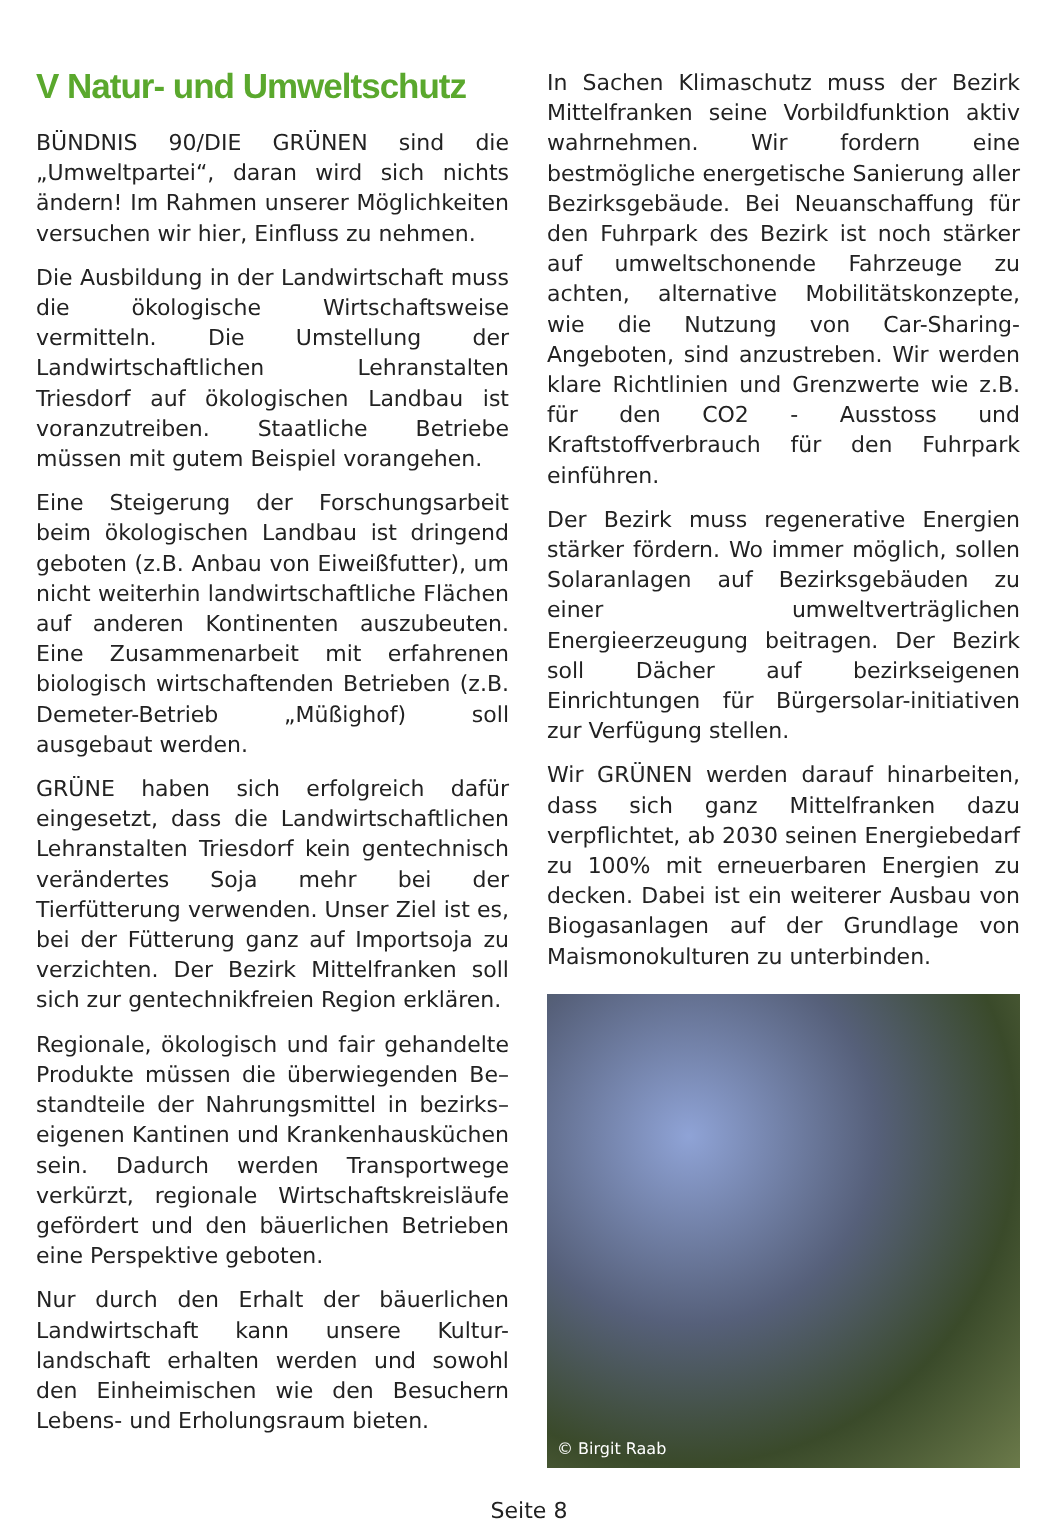V Natur- und Umweltschutz
BÜNDNIS 90/DIE GRÜNEN sind die „Umweltpartei“, daran wird sich nichts ändern! Im Rahmen unserer Möglichkeiten versuchen wir hier, Einfluss zu nehmen.
Die Ausbildung in der Landwirtschaft muss die ökologische Wirtschaftsweise vermitteln. Die Umstellung der Landwirtschaftlichen Lehranstalten Triesdorf auf ökologischen Landbau ist voranzutreiben. Staatliche Betriebe müssen mit gutem Beispiel vorangehen.
Eine Steigerung der Forschungsarbeit beim ökologischen Landbau ist dringend geboten (z.B. Anbau von Eiweißfutter), um nicht weiterhin landwirtschaftliche Flächen auf anderen Kontinenten auszubeuten. Eine Zusammenarbeit mit erfahrenen biologisch wirtschaftenden Betrieben (z.B. Demeter-Betrieb „Müßighof) soll ausgebaut werden.
GRÜNE haben sich erfolgreich dafür eingesetzt, dass die Landwirtschaftlichen Lehranstalten Triesdorf kein gentechnisch verändertes Soja mehr bei der Tierfütterung verwenden. Unser Ziel ist es, bei der Fütterung ganz auf Importsoja zu verzichten. Der Bezirk Mittelfranken soll sich zur gentechnikfreien Region erklären.
Regionale, ökologisch und fair gehandelte Produkte müssen die überwiegenden Be–standteile der Nahrungsmittel in bezirks–eigenen Kantinen und Krankenhausküchen sein. Dadurch werden Transportwege verkürzt, regionale Wirtschaftskreisläufe gefördert und den bäuerlichen Betrieben eine Perspektive geboten.
Nur durch den Erhalt der bäuerlichen Landwirtschaft kann unsere Kultur-landschaft erhalten werden und sowohl den Einheimischen wie den Besuchern Lebens- und Erholungsraum bieten.
In Sachen Klimaschutz muss der Bezirk Mittelfranken seine Vorbildfunktion aktiv wahrnehmen. Wir fordern eine bestmögliche energetische Sanierung aller Bezirksgebäude. Bei Neuanschaffung für den Fuhrpark des Bezirk ist noch stärker auf umweltschonende Fahrzeuge zu achten, alternative Mobilitätskonzepte, wie die Nutzung von Car-Sharing-Angeboten, sind anzustreben. Wir werden klare Richtlinien und Grenzwerte wie z.B. für den CO2 - Ausstoss und Kraftstoffverbrauch für den Fuhrpark einführen.
Der Bezirk muss regenerative Energien stärker fördern. Wo immer möglich, sollen Solaranlagen auf Bezirksgebäuden zu einer umweltverträglichen Energieerzeugung beitragen. Der Bezirk soll Dächer auf bezirkseigenen Einrichtungen für Bürgersolar-initiativen zur Verfügung stellen.
Wir GRÜNEN werden darauf hinarbeiten, dass sich ganz Mittelfranken dazu verpflichtet, ab 2030 seinen Energiebedarf zu 100% mit erneuerbaren Energien zu decken. Dabei ist ein weiterer Ausbau von Biogasanlagen auf der Grundlage von Maismonokulturen zu unterbinden.
© Birgit Raab
Seite 8